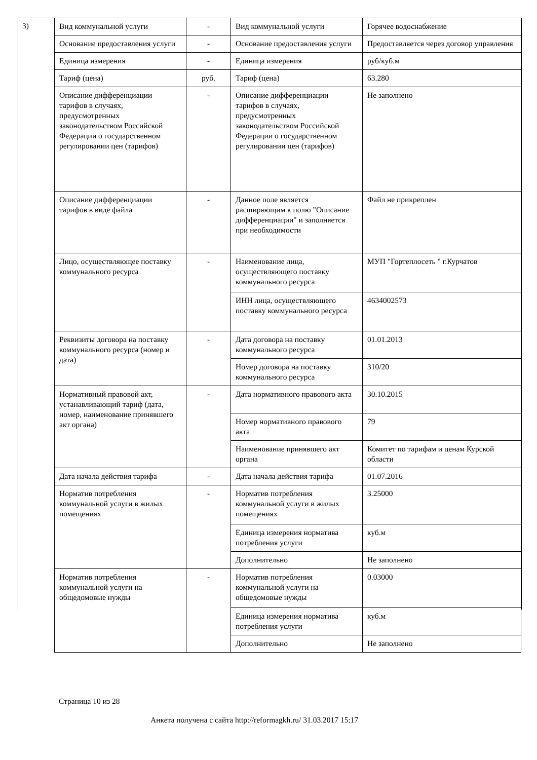3)
| Вид коммунальной услуги | - | Вид коммунальной услуги | Горячее водоснабжение |
| Основание предоставления услуги | - | Основание предоставления услуги | Предоставляется через договор управления |
| Единица измерения | - | Единица измерения | руб/куб.м |
| Тариф (цена) | руб. | Тариф (цена) | 63.280 |
| Описание дифференциации тарифов в случаях, предусмотренных законодательством Российской Федерации о государственном регулировании цен (тарифов) | - | Описание дифференциации тарифов в случаях, предусмотренных законодательством Российской Федерации о государственном регулировании цен (тарифов) | Не заполнено |
| Описание дифференциации тарифов в виде файла | - | Данное поле является расширяющим к полю "Описание дифференциации" и заполняется при необходимости | Файл не прикреплен |
| Лицо, осуществляющее поставку коммунального ресурса | - | Наименование лица, осуществляющего поставку коммунального ресурса | МУП "Гортеплосеть " г.Курчатов |
| | | ИНН лица, осуществляющего поставку коммунального ресурса | 4634002573 |
| Реквизиты договора на поставку коммунального ресурса (номер и дата) | - | Дата договора на поставку коммунального ресурса | 01.01.2013 |
| | | Номер договора на поставку коммунального ресурса | 310/20 |
| Нормативный правовой акт, устанавливающий тариф (дата, номер, наименование принявшего акт органа) | - | Дата нормативного правового акта | 30.10.2015 |
| | | Номер нормативного правового акта | 79 |
| | | Наименование принявшего акт органа | Комитет по тарифам и ценам Курской области |
| Дата начала действия тарифа | - | Дата начала действия тарифа | 01.07.2016 |
| Норматив потребления коммунальной услуги в жилых помещениях | - | Норматив потребления коммунальной услуги в жилых помещениях | 3.25000 |
| | | Единица измерения норматива потребления услуги | куб.м |
| | | Дополнительно | Не заполнено |
| Норматив потребления коммунальной услуги на общедомовые нужды | - | Норматив потребления коммунальной услуги на общедомовые нужды | 0.03000 |
| | | Единица измерения норматива потребления услуги | куб.м |
| | | Дополнительно | Не заполнено |
Страница 10 из 28
Анкета получена с сайта http://reformagkh.ru/ 31.03.2017 15:17